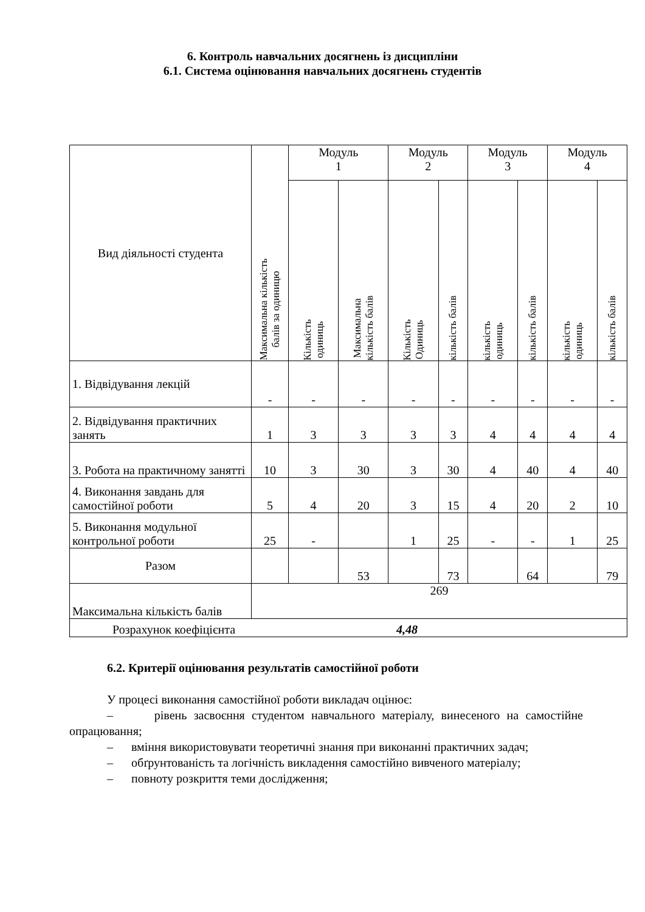6. Контроль навчальних досягнень із дисципліни
6.1. Система оцінювання навчальних досягнень студентів
| Вид діяльності студента | Максимальна кількість балів за одиницю | Модуль 1 | | Модуль 2 | | Модуль 3 | | Модуль 4 | |
| --- | --- | --- | --- | --- | --- | --- | --- | --- | --- |
| | | Кількість одиниць | Максимальна кількість балів | Кількість Одиниць | кількість балів | кількість одиниць | кількість балів | кількість одиниць | кількість балів |
| 1. Відвідування лекцій | - | - | - | - | - | - | - | - | - |
| 2. Відвідування практичних занять | 1 | 3 | 3 | 3 | 3 | 4 | 4 | 4 | 4 |
| 3. Робота на практичному занятті | 10 | 3 | 30 | 3 | 30 | 4 | 40 | 4 | 40 |
| 4. Виконання завдань для самостійної роботи | 5 | 4 | 20 | 3 | 15 | 4 | 20 | 2 | 10 |
| 5. Виконання модульної контрольної роботи | 25 | - | | 1 | 25 | - | - | 1 | 25 |
| Разом | | | 53 | | 73 | | 64 | | 79 |
| Максимальна кількість балів | 269 | | | | | | | | |
| Розрахунок коефіцієнта 4,48 | | | | | | | | | |
6.2. Критерії оцінювання результатів самостійної роботи
У процесі виконання самостійної роботи викладач оцінює:
– рівень засвоєння студентом навчального матеріалу, винесеного на самостійне опрацювання;
– вміння використовувати теоретичні знання при виконанні практичних задач;
– обґрунтованість та логічність викладення самостійно вивченого матеріалу;
– повноту розкриття теми дослідження;